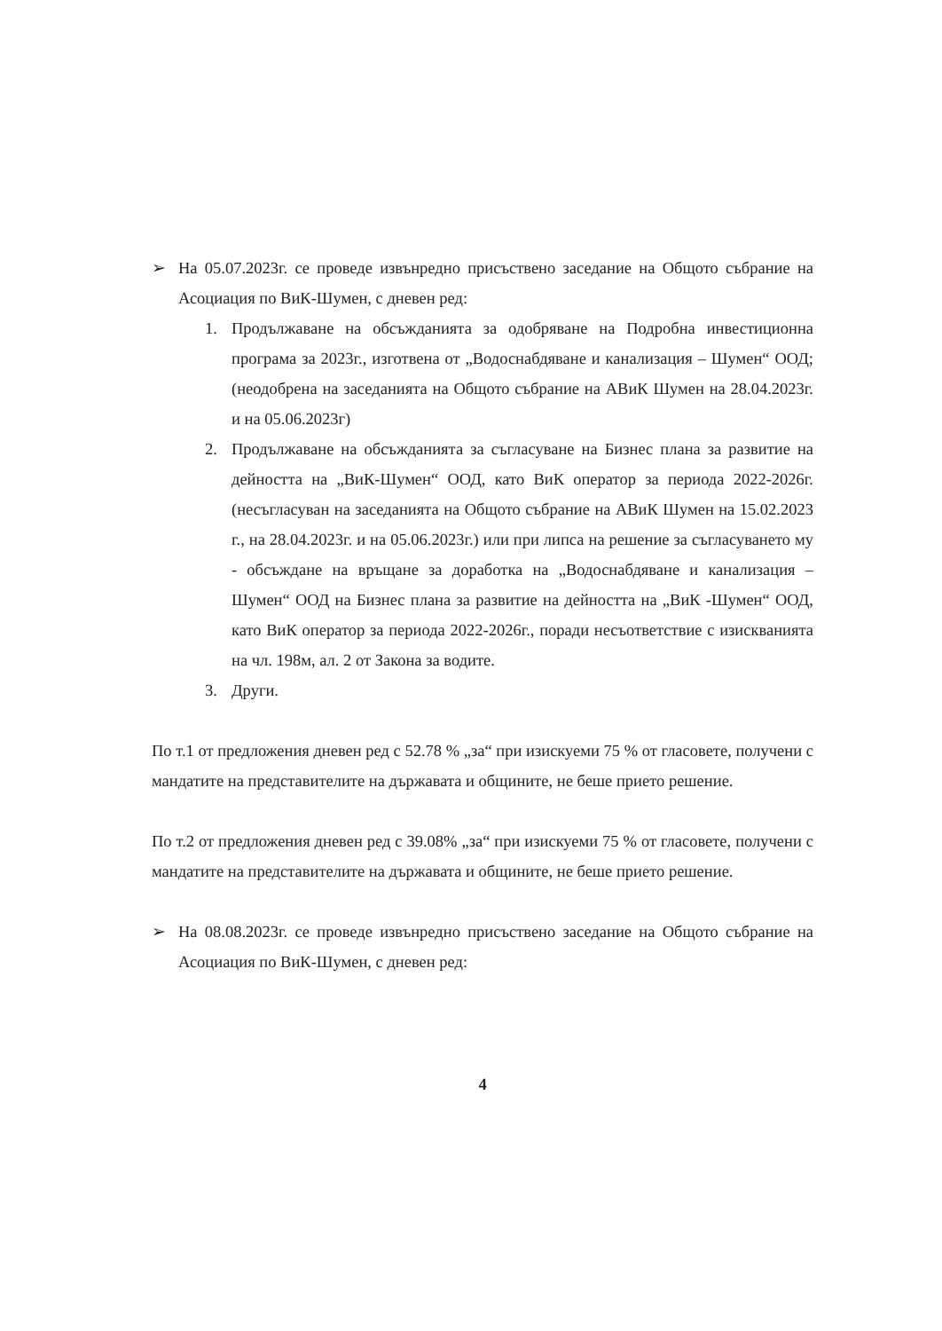➢ На 05.07.2023г. се проведе извънредно присъствено заседание на Общото събрание на Асоциация по ВиК-Шумен, с дневен ред:
1. Продължаване на обсъжданията за одобряване на Подробна инвестиционна програма за 2023г., изготвена от „Водоснабдяване и канализация – Шумен“ ООД; (неодобрена на заседанията на Общото събрание на АВиК Шумен на 28.04.2023г. и на 05.06.2023г)
2. Продължаване на обсъжданията за съгласуване на Бизнес плана за развитие на дейността на „ВиК-Шумен“ ООД, като ВиК оператор за периода 2022-2026г. (несъгласуван на заседанията на Общото събрание на АВиК Шумен на 15.02.2023 г., на 28.04.2023г. и на 05.06.2023г.) или при липса на решение за съгласуването му - обсъждане на връщане за доработка на „Водоснабдяване и канализация – Шумен“ ООД на Бизнес плана за развитие на дейността на „ВиК -Шумен“ ООД, като ВиК оператор за периода 2022-2026г., поради несъответствие с изискванията на чл. 198м, ал. 2 от Закона за водите.
3. Други.
По т.1 от предложения дневен ред с 52.78 % „за“ при изискуеми 75 % от гласовете, получени с мандатите на представителите на държавата и общините, не беше прието решение.
По т.2 от предложения дневен ред с 39.08% „за“ при изискуеми 75 % от гласовете, получени с мандатите на представителите на държавата и общините, не беше прието решение.
➢ На 08.08.2023г. се проведе извънредно присъствено заседание на Общото събрание на Асоциация по ВиК-Шумен, с дневен ред:
4